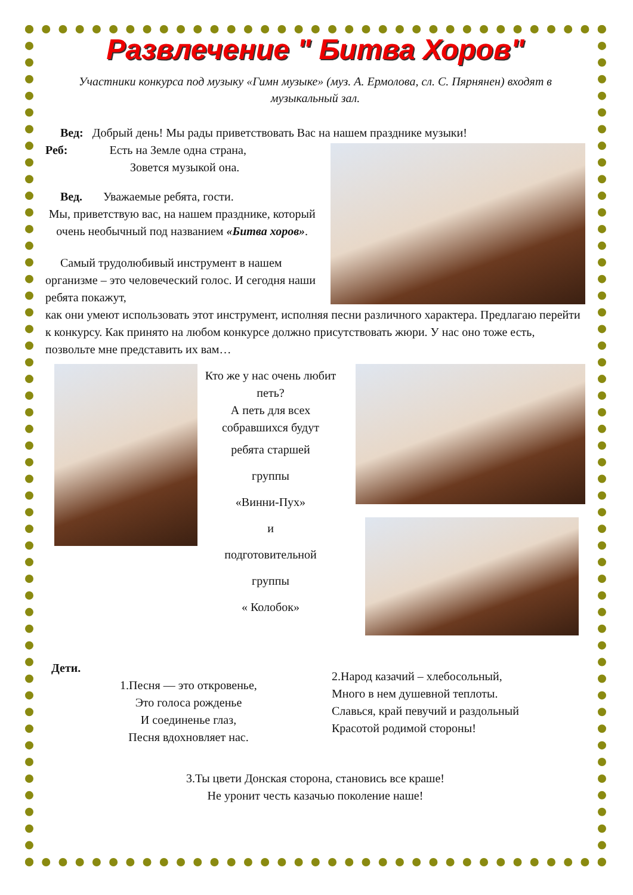Развлечение " Битва Хоров"
Участники конкурса под музыку «Гимн музыке» (муз. А. Ермолова, сл. С. Пярнянен) входят в музыкальный зал.
Вед: Добрый день! Мы рады приветствовать Вас на нашем празднике музыки!
Реб: Есть на Земле одна страна,
Зовется музыкой она.
Вед. Уважаемые ребята, гости.
Мы, приветствую вас, на нашем празднике, который очень необычный под названием «Битва хоров».
Самый трудолюбивый инструмент в нашем организме – это человеческий голос. И сегодня наши ребята покажут,
как они умеют использовать этот инструмент, исполняя песни различного характера. Предлагаю перейти к конкурсу. Как принято на любом конкурсе должно присутствовать жюри. У нас оно тоже есть, позвольте мне представить их вам…
Кто же у нас очень любит петь?
А петь для всех собравшихся будут
ребята старшей
группы
«Винни-Пух»
и
подготовительной
группы
« Колобок»
Дети.
1.Песня — это откровенье,
Это голоса рожденье
И соединенье глаз,
Песня вдохновляет нас.
2.Народ казачий – хлебосольный,
Много в нем душевной теплоты.
Славься, край певучий и раздольный
Красотой родимой стороны!
3.Ты цвети Донская сторона, становись все краше!
Не уронит честь казачью поколение наше!